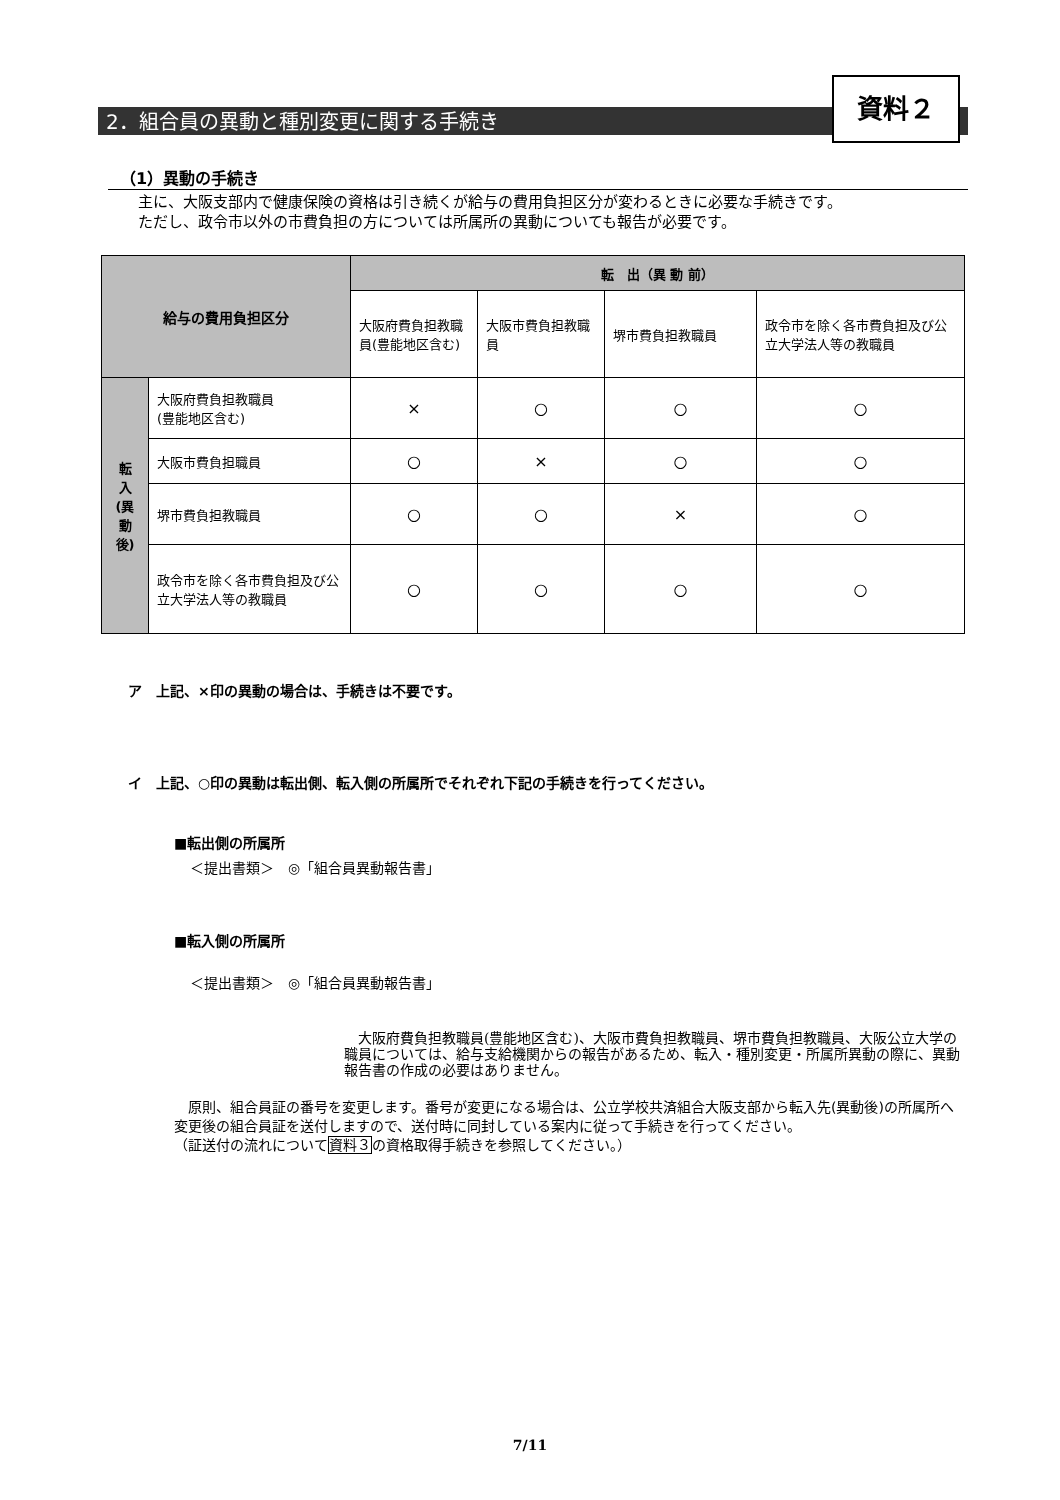2．組合員の異動と種別変更に関する手続き
資料２
（1）異動の手続き
主に、大阪支部内で健康保険の資格は引き続くが給与の費用負担区分が変わるときに必要な手続きです。
ただし、政令市以外の市費負担の方については所属所の異動についても報告が必要です。
| 給与の費用負担区分 | | 転 出（異 動 前） | | | |
| --- | --- | --- | --- | --- | --- |
| | | 大阪府費負担教職員(豊能地区含む) | 大阪市費負担教職員 | 堺市費負担教職員 | 政令市を除く各市費負担及び公立大学法人等の教職員 |
| 転 入 (異 動 後) | 大阪府費負担教職員 (豊能地区含む) | × | ○ | ○ | ○ |
| | 大阪市費負担職員 | ○ | × | ○ | ○ |
| | 堺市費負担教職員 | ○ | ○ | × | ○ |
| | 政令市を除く各市費負担及び公立大学法人等の教職員 | ○ | ○ | ○ | ○ |
ア　上記、×印の異動の場合は、手続きは不要です。
イ　上記、○印の異動は転出側、転入側の所属所でそれぞれ下記の手続きを行ってください。
■転出側の所属所
＜提出書類＞　◎「組合員異動報告書」
■転入側の所属所
＜提出書類＞　◎「組合員異動報告書」
　大阪府費負担教職員(豊能地区含む)、大阪市費負担教職員、堺市費負担教職員、大阪公立大学の職員については、給与支給機関からの報告があるため、転入・種別変更・所属所異動の際に、異動報告書の作成の必要はありません。
　原則、組合員証の番号を変更します。番号が変更になる場合は、公立学校共済組合大阪支部から転入先(異動後)の所属所へ変更後の組合員証を送付しますので、送付時に同封している案内に従って手続きを行ってください。
（証送付の流れについて資料３の資格取得手続きを参照してください。）
7/11